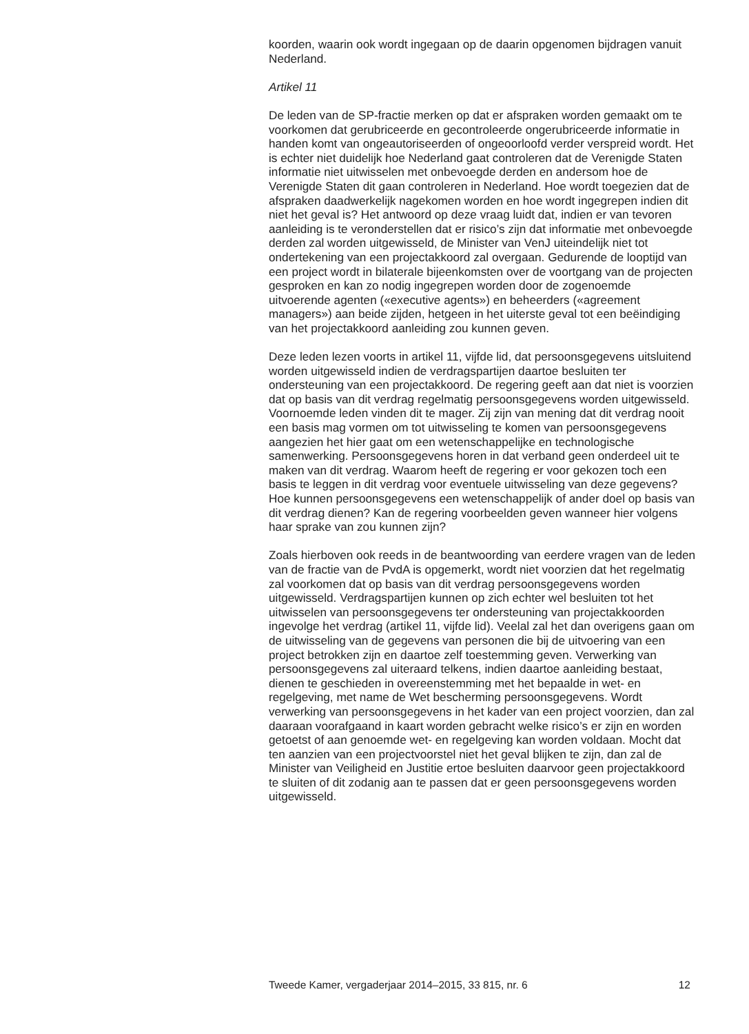koorden, waarin ook wordt ingegaan op de daarin opgenomen bijdragen vanuit Nederland.
Artikel 11
De leden van de SP-fractie merken op dat er afspraken worden gemaakt om te voorkomen dat gerubriceerde en gecontroleerde ongerubriceerde informatie in handen komt van ongeautoriseerden of ongeoorloofd verder verspreid wordt. Het is echter niet duidelijk hoe Nederland gaat controleren dat de Verenigde Staten informatie niet uitwisselen met onbevoegde derden en andersom hoe de Verenigde Staten dit gaan controleren in Nederland. Hoe wordt toegezien dat de afspraken daadwerkelijk nagekomen worden en hoe wordt ingegrepen indien dit niet het geval is? Het antwoord op deze vraag luidt dat, indien er van tevoren aanleiding is te veronderstellen dat er risico’s zijn dat informatie met onbevoegde derden zal worden uitgewisseld, de Minister van VenJ uiteindelijk niet tot ondertekening van een projectakkoord zal overgaan. Gedurende de looptijd van een project wordt in bilaterale bijeenkomsten over de voortgang van de projecten gesproken en kan zo nodig ingegrepen worden door de zogenoemde uitvoerende agenten («executive agents») en beheerders («agreement managers») aan beide zijden, hetgeen in het uiterste geval tot een beëindiging van het projectakkoord aanleiding zou kunnen geven.
Deze leden lezen voorts in artikel 11, vijfde lid, dat persoonsgegevens uitsluitend worden uitgewisseld indien de verdragspartijen daartoe besluiten ter ondersteuning van een projectakkoord. De regering geeft aan dat niet is voorzien dat op basis van dit verdrag regelmatig persoonsgegevens worden uitgewisseld. Voornoemde leden vinden dit te mager. Zij zijn van mening dat dit verdrag nooit een basis mag vormen om tot uitwisseling te komen van persoonsgegevens aangezien het hier gaat om een wetenschappelijke en technologische samenwerking. Persoonsgegevens horen in dat verband geen onderdeel uit te maken van dit verdrag. Waarom heeft de regering er voor gekozen toch een basis te leggen in dit verdrag voor eventuele uitwisseling van deze gegevens? Hoe kunnen persoonsgegevens een wetenschappelijk of ander doel op basis van dit verdrag dienen? Kan de regering voorbeelden geven wanneer hier volgens haar sprake van zou kunnen zijn?
Zoals hierboven ook reeds in de beantwoording van eerdere vragen van de leden van de fractie van de PvdA is opgemerkt, wordt niet voorzien dat het regelmatig zal voorkomen dat op basis van dit verdrag persoonsgegevens worden uitgewisseld. Verdragspartijen kunnen op zich echter wel besluiten tot het uitwisselen van persoonsgegevens ter ondersteuning van projectakkoorden ingevolge het verdrag (artikel 11, vijfde lid). Veelal zal het dan overigens gaan om de uitwisseling van de gegevens van personen die bij de uitvoering van een project betrokken zijn en daartoe zelf toestemming geven. Verwerking van persoonsgegevens zal uiteraard telkens, indien daartoe aanleiding bestaat, dienen te geschieden in overeenstemming met het bepaalde in wet- en regelgeving, met name de Wet bescherming persoonsgegevens. Wordt verwerking van persoonsgegevens in het kader van een project voorzien, dan zal daaraan voorafgaand in kaart worden gebracht welke risico’s er zijn en worden getoetst of aan genoemde wet- en regelgeving kan worden voldaan. Mocht dat ten aanzien van een projectvoorstel niet het geval blijken te zijn, dan zal de Minister van Veiligheid en Justitie ertoe besluiten daarvoor geen projectakkoord te sluiten of dit zodanig aan te passen dat er geen persoonsgegevens worden uitgewisseld.
Tweede Kamer, vergaderjaar 2014–2015, 33 815, nr. 6 12